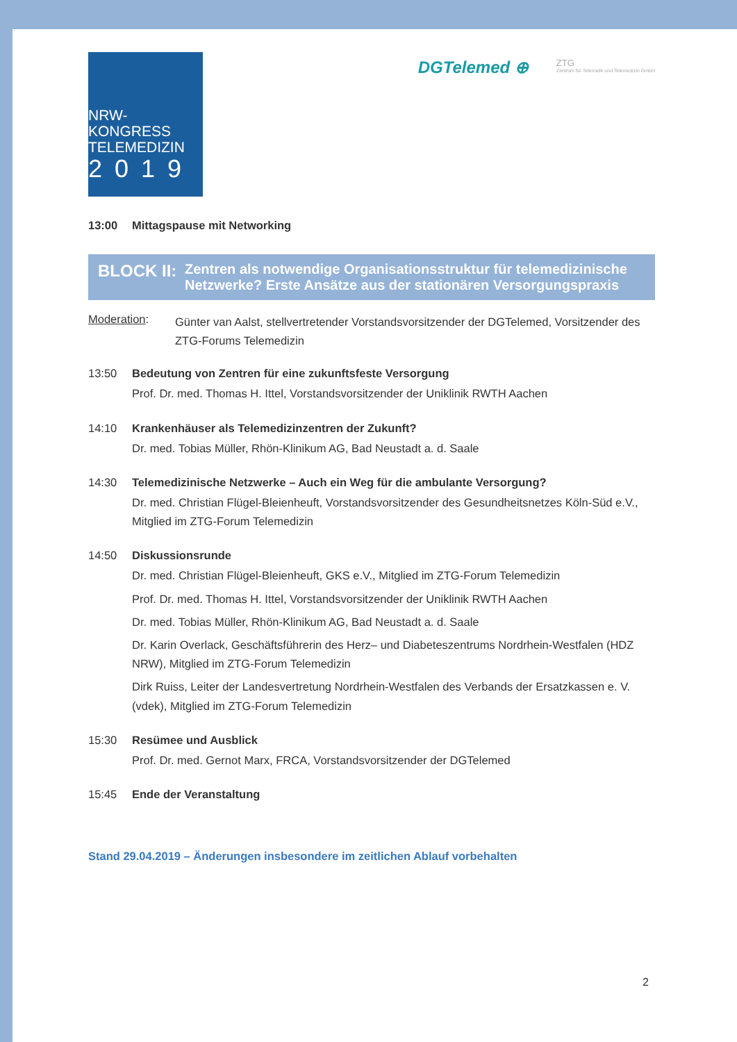NRW-KONGRESS
TELEMEDIZIN
2019
DGTelemed ⊕
ZTG
Zentrum für Telematik und Telemedizin GmbH
13:00 Mittagspause mit Networking
BLOCK II:
Zentren als notwendige Organisationsstruktur für telemedizinische Netzwerke? Erste Ansätze aus der stationären Versorgungspraxis
Moderation:
Günter van Aalst, stellvertretender Vorstandsvorsitzender der DGTelemed, Vorsitzender des ZTG-Forums Telemedizin
13:50 Bedeutung von Zentren für eine zukunftsfeste Versorgung
Prof. Dr. med. Thomas H. Ittel, Vorstandsvorsitzender der Uniklinik RWTH Aachen
14:10 Krankenhäuser als Telemedizinzentren der Zukunft?
Dr. med. Tobias Müller, Rhön-Klinikum AG, Bad Neustadt a. d. Saale
14:30 Telemedizinische Netzwerke – Auch ein Weg für die ambulante Versorgung?
Dr. med. Christian Flügel-Bleienheuft, Vorstandsvorsitzender des Gesundheitsnetzes Köln-Süd e.V., Mitglied im ZTG-Forum Telemedizin
14:50 Diskussionsrunde
Dr. med. Christian Flügel-Bleienheuft, GKS e.V., Mitglied im ZTG-Forum Telemedizin
Prof. Dr. med. Thomas H. Ittel, Vorstandsvorsitzender der Uniklinik RWTH Aachen
Dr. med. Tobias Müller, Rhön-Klinikum AG, Bad Neustadt a. d. Saale
Dr. Karin Overlack, Geschäftsführerin des Herz– und Diabeteszentrums Nordrhein-Westfalen (HDZ NRW), Mitglied im ZTG-Forum Telemedizin
Dirk Ruiss, Leiter der Landesvertretung Nordrhein-Westfalen des Verbands der Ersatzkassen e. V. (vdek), Mitglied im ZTG-Forum Telemedizin
15:30 Resümee und Ausblick
Prof. Dr. med. Gernot Marx, FRCA, Vorstandsvorsitzender der DGTelemed
15:45 Ende der Veranstaltung
Stand 29.04.2019 – Änderungen insbesondere im zeitlichen Ablauf vorbehalten
2